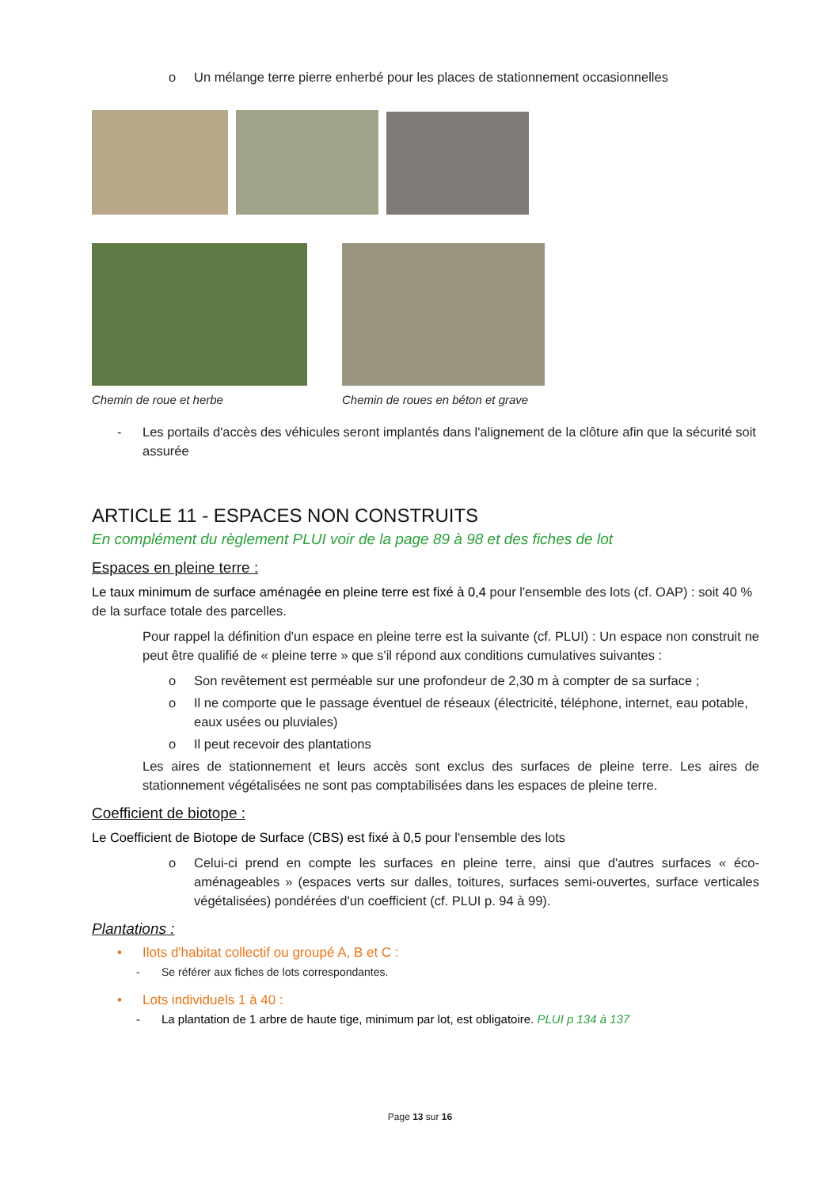o Un mélange terre pierre enherbé pour les places de stationnement occasionnelles
Chemin de roue et herbe Chemin de roues en béton et grave
- Les portails d'accès des véhicules seront implantés dans l'alignement de la clôture afin que la sécurité soit assurée
ARTICLE 11 - ESPACES NON CONSTRUITS
En complément du règlement PLUI voir de la page 89 à 98 et des fiches de lot
Espaces en pleine terre :
Le taux minimum de surface aménagée en pleine terre est fixé à 0,4 pour l'ensemble des lots (cf. OAP) : soit 40 % de la surface totale des parcelles.
Pour rappel la définition d'un espace en pleine terre est la suivante (cf. PLUI) : Un espace non construit ne peut être qualifié de « pleine terre » que s'il répond aux conditions cumulatives suivantes :
o Son revêtement est perméable sur une profondeur de 2,30 m à compter de sa surface ;
o Il ne comporte que le passage éventuel de réseaux (électricité, téléphone, internet, eau potable, eaux usées ou pluviales)
o Il peut recevoir des plantations
Les aires de stationnement et leurs accès sont exclus des surfaces de pleine terre. Les aires de stationnement végétalisées ne sont pas comptabilisées dans les espaces de pleine terre.
Coefficient de biotope :
Le Coefficient de Biotope de Surface (CBS) est fixé à 0,5 pour l'ensemble des lots
o Celui-ci prend en compte les surfaces en pleine terre, ainsi que d'autres surfaces « éco-aménageables » (espaces verts sur dalles, toitures, surfaces semi-ouvertes, surface verticales végétalisées) pondérées d'un coefficient (cf. PLUI p. 94 à 99).
Plantations :
• Ilots d'habitat collectif ou groupé A, B et C :
- Se référer aux fiches de lots correspondantes.
• Lots individuels 1 à 40 :
- La plantation de 1 arbre de haute tige, minimum par lot, est obligatoire. PLUI p 134 à 137
Page 13 sur 16